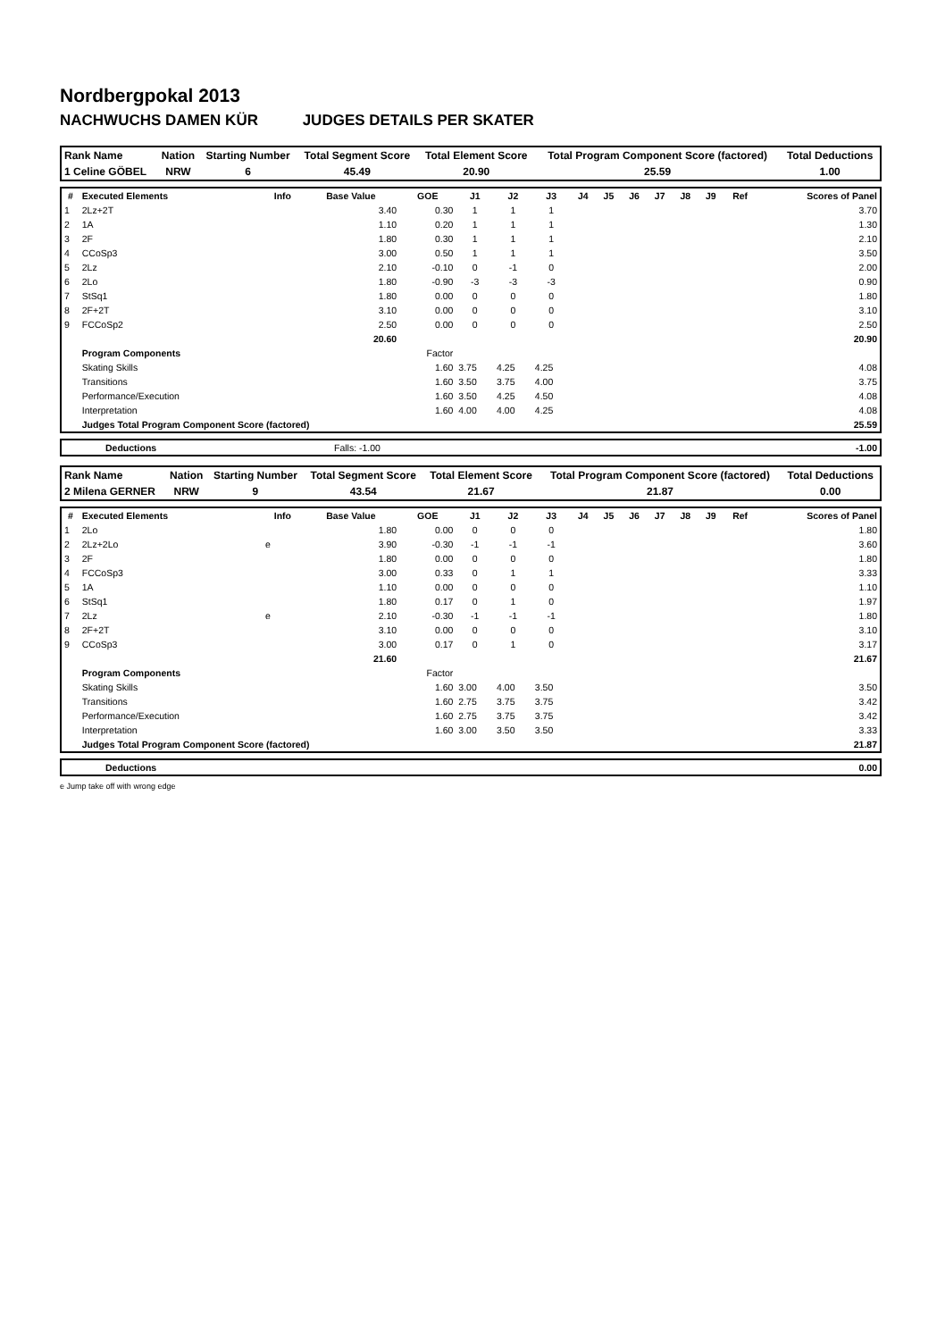Nordbergpokal 2013
NACHWUCHS DAMEN KÜR JUDGES DETAILS PER SKATER
| Rank Name | Nation | Starting Number | Total Segment Score | Total Element Score | Total Program Component Score (factored) | Total Deductions |
| --- | --- | --- | --- | --- | --- | --- |
| 1 Celine GÖBEL | NRW | 6 | 45.49 | 20.90 | 25.59 | 1.00 |
| # | Executed Elements | Info | Base Value | GOE | J1 | J2 | J3 | J4 | J5 | J6 | J7 | J8 | J9 | Ref | Scores of Panel |
| --- | --- | --- | --- | --- | --- | --- | --- | --- | --- | --- | --- | --- | --- | --- | --- |
| 1 | 2Lz+2T | | 3.40 | 0.30 | 1 | 1 | 1 | | | | | | | | 3.70 |
| 2 | 1A | | 1.10 | 0.20 | 1 | 1 | 1 | | | | | | | | 1.30 |
| 3 | 2F | | 1.80 | 0.30 | 1 | 1 | 1 | | | | | | | | 2.10 |
| 4 | CCoSp3 | | 3.00 | 0.50 | 1 | 1 | 1 | | | | | | | | 3.50 |
| 5 | 2Lz | | 2.10 | -0.10 | 0 | -1 | 0 | | | | | | | | 2.00 |
| 6 | 2Lo | | 1.80 | -0.90 | -3 | -3 | -3 | | | | | | | | 0.90 |
| 7 | StSq1 | | 1.80 | 0.00 | 0 | 0 | 0 | | | | | | | | 1.80 |
| 8 | 2F+2T | | 3.10 | 0.00 | 0 | 0 | 0 | | | | | | | | 3.10 |
| 9 | FCCoSp2 | | 2.50 | 0.00 | 0 | 0 | 0 | | | | | | | | 2.50 |
| | | | 20.60 | | | | | | | | | | | | 20.90 |
| | Program Components | | | Factor | | | | | | | | | | | |
| | Skating Skills | | | 1.60 | 3.75 | 4.25 | 4.25 | | | | | | | | 4.08 |
| | Transitions | | | 1.60 | 3.50 | 3.75 | 4.00 | | | | | | | | 3.75 |
| | Performance/Execution | | | 1.60 | 3.50 | 4.25 | 4.50 | | | | | | | | 4.08 |
| | Interpretation | | | 1.60 | 4.00 | 4.00 | 4.25 | | | | | | | | 4.08 |
| | Judges Total Program Component Score (factored) | | | | | | | | | | | | | | 25.59 |
| | Deductions | Falls: -1.00 | -1.00 |
| Rank Name | Nation | Starting Number | Total Segment Score | Total Element Score | Total Program Component Score (factored) | Total Deductions |
| --- | --- | --- | --- | --- | --- | --- |
| 2 Milena GERNER | NRW | 9 | 43.54 | 21.67 | 21.87 | 0.00 |
| # | Executed Elements | Info | Base Value | GOE | J1 | J2 | J3 | J4 | J5 | J6 | J7 | J8 | J9 | Ref | Scores of Panel |
| --- | --- | --- | --- | --- | --- | --- | --- | --- | --- | --- | --- | --- | --- | --- | --- |
| 1 | 2Lo | | 1.80 | 0.00 | 0 | 0 | 0 | | | | | | | | 1.80 |
| 2 | 2Lz+2Lo | e | 3.90 | -0.30 | -1 | -1 | -1 | | | | | | | | 3.60 |
| 3 | 2F | | 1.80 | 0.00 | 0 | 0 | 0 | | | | | | | | 1.80 |
| 4 | FCCoSp3 | | 3.00 | 0.33 | 0 | 1 | 1 | | | | | | | | 3.33 |
| 5 | 1A | | 1.10 | 0.00 | 0 | 0 | 0 | | | | | | | | 1.10 |
| 6 | StSq1 | | 1.80 | 0.17 | 0 | 1 | 0 | | | | | | | | 1.97 |
| 7 | 2Lz | e | 2.10 | -0.30 | -1 | -1 | -1 | | | | | | | | 1.80 |
| 8 | 2F+2T | | 3.10 | 0.00 | 0 | 0 | 0 | | | | | | | | 3.10 |
| 9 | CCoSp3 | | 3.00 | 0.17 | 0 | 1 | 0 | | | | | | | | 3.17 |
| | | | 21.60 | | | | | | | | | | | | 21.67 |
| | Program Components | | | Factor | | | | | | | | | | | |
| | Skating Skills | | | 1.60 | 3.00 | 4.00 | 3.50 | | | | | | | | 3.50 |
| | Transitions | | | 1.60 | 2.75 | 3.75 | 3.75 | | | | | | | | 3.42 |
| | Performance/Execution | | | 1.60 | 2.75 | 3.75 | 3.75 | | | | | | | | 3.42 |
| | Interpretation | | | 1.60 | 3.00 | 3.50 | 3.50 | | | | | | | | 3.33 |
| | Judges Total Program Component Score (factored) | | | | | | | | | | | | | | 21.87 |
| | Deductions | 0.00 |
e Jump take off with wrong edge